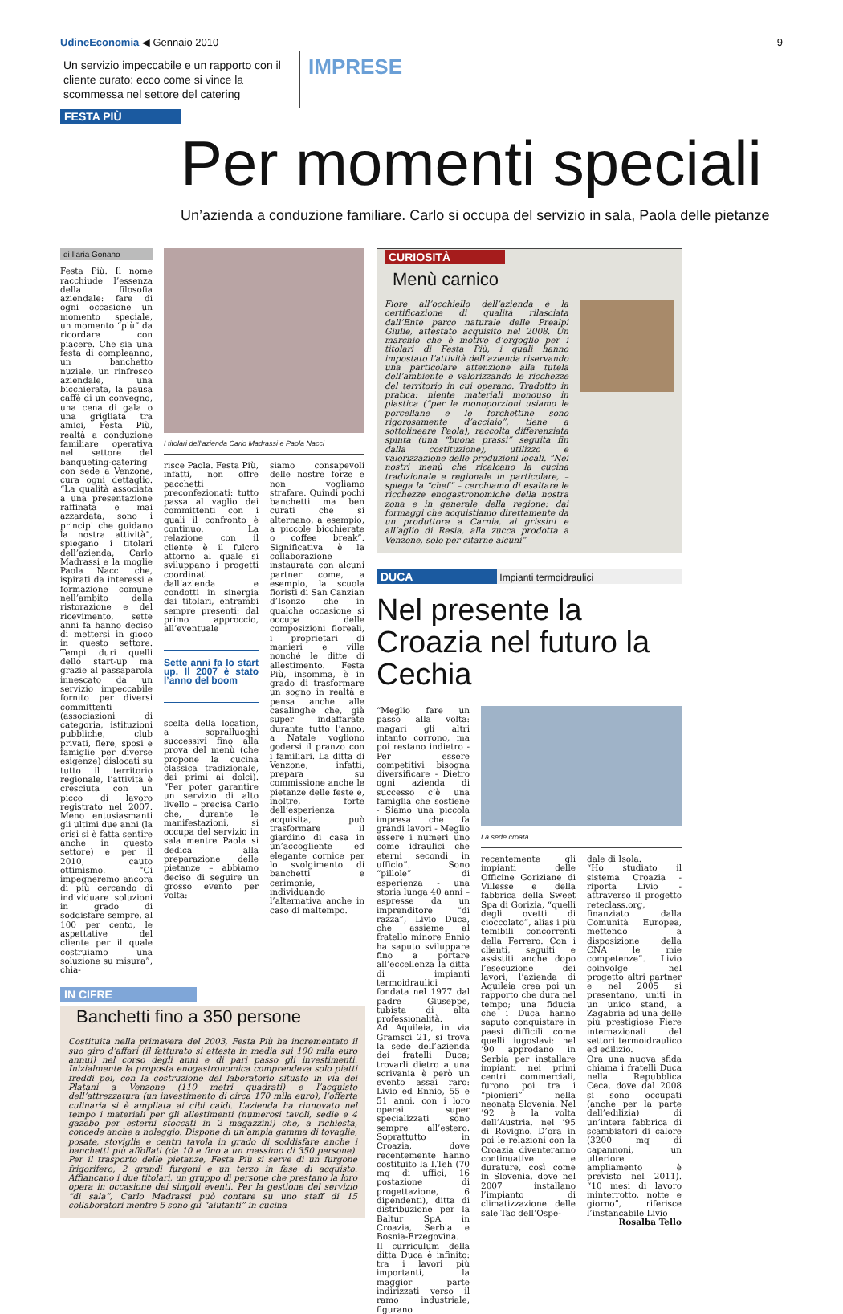Udine Economia ◀ Gennaio 2010 9
Un servizio impeccabile e un rapporto con il cliente curato: ecco come si vince la scommessa nel settore del catering
IMPRESE
FESTA PIÙ
Per momenti speciali
Un’azienda a conduzione familiare. Carlo si occupa del servizio in sala, Paola delle pietanze
di Ilaria Gonano
Festa Più. Il nome racchiude l’essenza della filosofia aziendale: fare di ogni occasione un momento speciale, un momento “più” da ricordare con piacere. Che sia una festa di compleanno, un banchetto nuziale, un rinfresco aziendale, una bicchierata, la pausa caffè di un convegno, una cena di gala o una grigliata tra amici, Festa Più, realtà a conduzione familiare operativa nel settore del banqueting-catering con sede a Venzone, cura ogni dettaglio. “La qualità associata a una presentazione raffinata e mai azzardata, sono i principi che guidano la nostra attività”, spiegano i titolari dell’azienda, Carlo Madrassi e la moglie Paola Nacci che, ispirati da interessi e formazione comune nell’ambito della ristorazione e del ricevimento, sette anni fa hanno deciso di mettersi in gioco in questo settore. Tempi duri quelli dello start-up ma grazie al passaparola innescato da un servizio impeccabile fornito per diversi committenti (associazioni di categoria, istituzioni pubbliche, club privati, fiere, sposi e famiglie per diverse esigenze) dislocati su tutto il territorio regionale, l’attività è cresciuta con un picco di lavoro registrato nel 2007. Meno entusiasmanti gli ultimi due anni (la crisi si è fatta sentire anche in questo settore) e per il 2010, cauto ottimismo. “Ci impegneremo ancora di più cercando di individuare soluzioni in grado di soddisfare sempre, al 100 per cento, le aspettative del cliente per il quale costruiamo una soluzione su misura”, chia-
I titolari dell’azienda Carlo Madrassi e Paola Nacci
risce Paola. Festa Più, infatti, non offre pacchetti preconfezionati: tutto passa al vaglio dei committenti con i quali il confronto è continuo. La relazione con il cliente è il fulcro attorno al quale si sviluppano i progetti coordinati dall’azienda e condotti in sinergia dai titolari, entrambi sempre presenti: dal primo approccio, all’eventuale
Sette anni fa lo start up. Il 2007 è stato l’anno del boom
scelta della location, a sopralluoghi successivi fino alla prova del menù (che propone la cucina classica tradizionale, dai primi ai dolci). “Per poter garantire un servizio di alto livello – precisa Carlo che, durante le manifestazioni, si occupa del servizio in sala mentre Paola si dedica alla preparazione delle pietanze – abbiamo deciso di seguire un grosso evento per volta:
siamo consapevoli delle nostre forze e non vogliamo strafare. Quindi pochi banchetti ma ben curati che si alternano, a esempio, a piccole bicchierate o coffee break”. Significativa è la collaborazione instaurata con alcuni partner come, a esempio, la scuola fioristi di San Canzian d’Isonzo che in qualche occasione si occupa delle composizioni floreali, i proprietari di manieri e ville nonché le ditte di allestimento. Festa Più, insomma, è in grado di trasformare un sogno in realtà e pensa anche alle casalinghe che, già super indaffarate durante tutto l’anno, a Natale vogliono godersi il pranzo con i familiari. La ditta di Venzone, infatti, prepara su commissione anche le pietanze delle feste e, inoltre, forte dell’esperienza acquisita, può trasformare il giardino di casa in un’accogliente ed elegante cornice per lo svolgimento di banchetti e cerimonie, individuando l’alternativa anche in caso di maltempo.
IN CIFRE
Banchetti fino a 350 persone
Costituita nella primavera del 2003, Festa Più ha incrementato il suo giro d’affari (il fatturato si attesta in media sui 100 mila euro annui) nel corso degli anni e di pari passo gli investimenti. Inizialmente la proposta enogastronomica comprendeva solo piatti freddi poi, con la costruzione del laboratorio situato in via dei Platani a Venzone (110 metri quadrati) e l’acquisto dell’attrezzatura (un investimento di circa 170 mila euro), l’offerta culinaria si è ampliata ai cibi caldi. L’azienda ha rinnovato nel tempo i materiali per gli allestimenti (numerosi tavoli, sedie e 4 gazebo per esterni stoccati in 2 magazzini) che, a richiesta, concede anche a noleggio. Dispone di un’ampia gamma di tovaglie, posate, stoviglie e centri tavola in grado di soddisfare anche i banchetti più affollati (da 10 e fino a un massimo di 350 persone). Per il trasporto delle pietanze, Festa Più si serve di un furgone frigorifero, 2 grandi furgoni e un terzo in fase di acquisto. Affiancano i due titolari, un gruppo di persone che prestano la loro opera in occasione dei singoli eventi. Per la gestione del servizio “di sala”, Carlo Madrassi può contare su uno staff di 15 collaboratori mentre 5 sono gli “aiutanti” in cucina
CURIOSITÀ
Menù carnico
Fiore all’occhiello dell’azienda è la certificazione di qualità rilasciata dall’Ente parco naturale delle Prealpi Giulie, attestato acquisito nel 2008. Un marchio che è motivo d’orgoglio per i titolari di Festa Più, i quali hanno impostato l’attività dell’azienda riservando una particolare attenzione alla tutela dell’ambiente e valorizzando le ricchezze del territorio in cui operano. Tradotto in pratica: niente materiali monouso in plastica (“per le monoporzioni usiamo le porcellane e le forchettine sono rigorosamente d’acciaio”, tiene a sottolineare Paola), raccolta differenziata spinta (una “buona prassi” seguita fin dalla costituzione), utilizzo e valorizzazione delle produzioni locali. “Nei nostri menù che ricalcano la cucina tradizionale e regionale in particolare, – spiega la “chef” – cerchiamo di esaltare le ricchezze enogastronomiche della nostra zona e in generale della regione: dai formaggi che acquistiamo direttamente da un produttore a Carnia, ai grissini e all’aglio di Resia, alla zucca prodotta a Venzone, solo per citarne alcuni”
DUCA Impianti termoidraulici
Nel presente la Croazia nel futuro la Cechia
“Meglio fare un passo alla volta: magari gli altri intanto corrono, ma poi restano indietro - Per essere competitivi bisogna diversificare - Dietro ogni azienda di successo c’è una famiglia che sostiene - Siamo una piccola impresa che fa grandi lavori - Meglio essere i numeri uno come idraulici che eterni secondi in ufficio”. Sono “pillole” di esperienza - una storia lunga 40 anni – espresse da un imprenditore “di razza”, Livio Duca, che assieme al fratello minore Ennio ha saputo sviluppare fino a portare all’eccellenza la ditta di impianti termoidraulici fondata nel 1977 dal padre Giuseppe, tubista di alta professionalità.
Ad Aquileia, in via Gramsci 21, si trova la sede dell’azienda dei fratelli Duca; trovarli dietro a una scrivania è però un evento assai raro: Livio ed Ennio, 55 e 51 anni, con i loro operai super specializzati sono sempre all’estero. Soprattutto in Croazia, dove recentemente hanno costituito la I.Teh (70 mq di uffici, 16 postazione di progettazione, 6 dipendenti), ditta di distribuzione per la Baltur SpA in Croazia, Serbia e Bosnia-Erzegovina.
Il curriculum della ditta Duca è infinito: tra i lavori più importanti, la maggior parte indirizzati verso il ramo industriale, figurano
La sede croata
recentemente gli impianti delle Officine Goriziane di Villesse e della fabbrica della Sweet Spa di Gorizia, “quelli degli ovetti di cioccolato”, alias i più temibili concorrenti della Ferrero. Con i clienti, seguiti e assistiti anche dopo l’esecuzione dei lavori, l’azienda di Aquileia crea poi un rapporto che dura nel tempo; una fiducia che i Duca hanno saputo conquistare in paesi difficili come quelli iugoslavi: nel ’90 approdano in Serbia per installare impianti nei primi centri commerciali, furono poi tra i “pionieri” nella neonata Slovenia. Nel ’92 è la volta dell’Austria, nel ’95 di Rovigno. D’ora in poi le relazioni con la Croazia diventeranno continuative e durature, così come in Slovenia, dove nel 2007 installano l’impianto di climatizzazione delle sale Tac dell’Ospe-
dale di Isola.
“Ho studiato il sistema Croazia - riporta Livio - attraverso il progetto reteclass.org, finanziato dalla Comunità Europea, mettendo a disposizione della CNA le mie competenze”. Livio coinvolge nel progetto altri partner e nel 2005 si presentano, uniti in un unico stand, a Zagabria ad una delle più prestigiose Fiere internazionali del settori termoidraulico ed edilizio.
Ora una nuova sfida chiama i fratelli Duca nella Repubblica Ceca, dove dal 2008 si sono occupati (anche per la parte dell’edilizia) di un’intera fabbrica di scambiatori di calore (3200 mq di capannoni, un ulteriore ampliamento è previsto nel 2011). “10 mesi di lavoro ininterrotto, notte e giorno”, riferisce l’instancabile Livio
Rosalba Tello